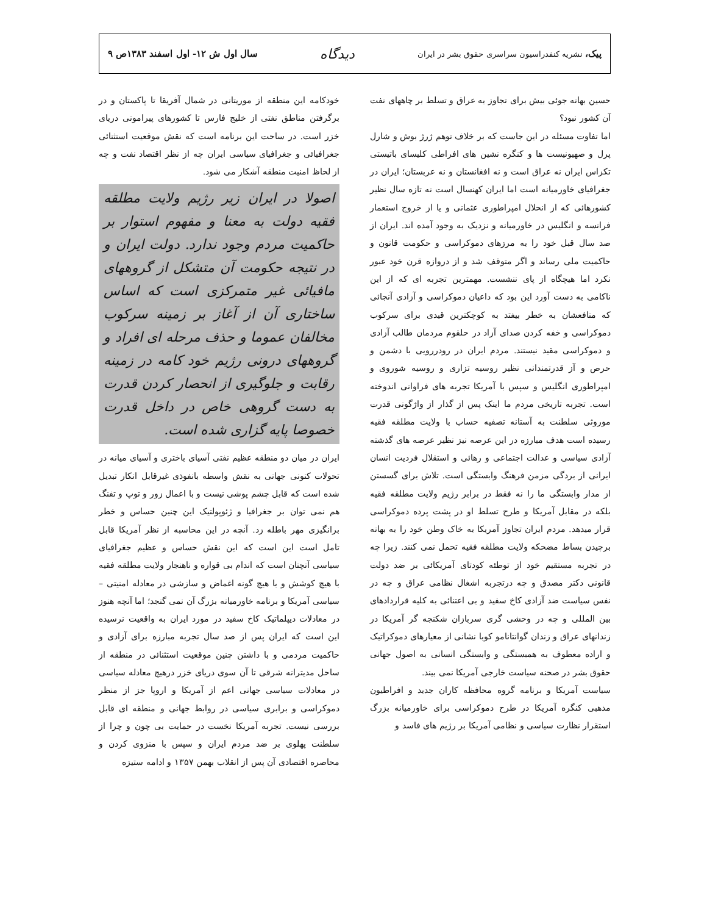پیک، نشریه کنفدراسیون سراسری حقوق بشر در ایران دیدگاه سال اول ش ۱۲- اول اسفند ۱۳۸۳ص ۹
حسین بهانه جوئی بیش برای تجاوز به عراق و تسلط بر چاههای نفت آن کشور نبود؟
اما تفاوت مسئله در این جاست که بر خلاف توهم ژرژ بوش و شارل پرل و صهیونیست ها و کنگره نشین های افراطی کلیسای باتیستی تکزاس ایران نه عراق است و نه افغانستان و نه عربستان؛ ایران در جغرافیای خاورمیانه است اما ایران کهنسال است نه تازه سال نظیر کشورهائی که از انحلال امپراطوری عثمانی و یا از خروج استعمار فرانسه و انگلیس در خاورمیانه و نزدیک به وجود آمده اند. ایران از صد سال قبل خود را به مرزهای دموکراسی و حکومت قانون و حاکمیت ملی رساند و اگر متوقف شد و از دروازه قرن خود عبور نکرد اما هیچگاه از پای ننشست. مهمترین تجربه ای که از این ناکامی به دست آورد این بود که داعیان دموکراسی و آزادی آنجائی که منافعشان به خطر بیفتد به کوچکترین قیدی برای سرکوب دموکراسی و خفه کردن صدای آزاد در حلقوم مردمان طالب آزادی و دموکراسی مقید نیستند. مردم ایران در رودررویی با دشمن و حرص و آز قدرتمندانی نظیر روسیه تزاری و روسیه شوروی و امپراطوری انگلیس و سپس با آمریکا تجربه های فراوانی اندوخته است. تجربه تاریخی مردم ما اینک پس از گذار از واژگونی قدرت موروثی سلطنت به آستانه تصفیه حساب با ولایت مطلقه فقیه رسیده است هدف مبارزه در این عرصه نیز نظیر عرصه های گذشته آزادی سیاسی و عدالت اجتماعی و رهائی و استقلال فردیت انسان ایرانی از بردگی مزمن فرهنگ وابستگی است. تلاش برای گسستن از مدار وابستگی ما را نه فقط در برابر رژیم ولایت مطلقه فقیه بلکه در مقابل آمریکا و طرح تسلط او در پشت پرده دموکراسی قرار میدهد. مردم ایران تجاوز آمریکا به خاک وطن خود را به بهانه برچیدن بساط مضحکه ولایت مطلقه فقیه تحمل نمی کنند. زیرا چه در تجربه مستقیم خود از توطئه کودتای آمریکائی بر ضد دولت قانونی دکتر مصدق و چه درتجربه اشغال نظامی عراق و چه در نفس سیاست ضد آزادی کاخ سفید و بی اعتنائی به کلیه قراردادهای بین المللی و چه در وحشی گری سربازان شکنجه گر آمریکا در زندانهای عراق و زندان گوانتانامو کوبا نشانی از معیارهای دموکراتیک و اراده معطوف به همبستگی و وابستگی انسانی به اصول جهانی حقوق بشر در صحنه سیاست خارجی آمریکا نمی بیند.
سیاست آمریکا و برنامه گروه محافظه کاران جدید و افراطیون مذهبی کنگره آمریکا در طرح دموکراسی برای خاورمیانه بزرگ استقرار نظارت سیاسی و نظامی آمریکا بر رژیم های فاسد و
خودکامه این منطقه از موریتانی در شمال آفریقا تا پاکستان و در برگرفتن مناطق نفتی از خلیج فارس تا کشورهای پیرامونی دریای خزر است. در ساحت این برنامه است که نقش موقعیت استثنائی جغرافیائی و جغرافیای سیاسی ایران چه از نظر اقتصاد نفت و چه از لحاظ امنیت منطقه آشکار می شود.
اصولا در ایران زیر رژیم ولایت مطلقه فقیه دولت به معنا و مفهوم استوار بر حاکمیت مردم وجود ندارد. دولت ایران و در نتیجه حکومت آن متشکل از گروههای مافیائی غیر متمرکزی است که اساس ساختاری آن از آغاز بر زمینه سرکوب مخالفان عموما و حذف مرحله ای افراد و گروههای درونی رژیم خود کامه در زمینه رقابت و جلوگیری از انحصار کردن قدرت به دست گروهی خاص در داخل قدرت خصوصا پایه گزاری شده است.
ایران در میان دو منطقه عظیم نفتی آسیای باختری و آسیای میانه در تحولات کنونی جهانی به نقش واسطه بانفوذی غیرقابل انکار تبدیل شده است که قابل چشم پوشی نیست و با اعمال زور و توپ و تفنگ هم نمی توان بر جغرافیا و ژئوپولتیک این چنین حساس و خطر برانگیزی مهر باطله زد. آنچه در این محاسبه از نظر آمریکا قابل تامل است این است که این نقش حساس و عظیم جغرافیای سیاسی آنچنان است که اندام بی قواره و ناهنجار ولایت مطلقه فقیه با هیچ کوشش و با هیچ گونه اغماض و سازشی در معادله امنیتی – سیاسی آمریکا و برنامه خاورمیانه بزرگ آن نمی گنجد؛ اما آنچه هنوز در معادلات دیپلماتیک کاخ سفید در مورد ایران به واقعیت نرسیده این است که ایران پس از صد سال تجربه مبارزه برای آزادی و حاکمیت مردمی و با داشتن چنین موقعیت استثنائی در منطقه از ساحل مدیترانه شرقی تا آن سوی دریای خزر درهیچ معادله سیاسی در معادلات سیاسی جهانی اعم از آمریکا و اروپا جز از منظر دموکراسی و برابری سیاسی در روابط جهانی و منطقه ای قابل بررسی نیست. تجربه آمریکا نخست در حمایت بی چون و چرا از سلطنت پهلوی بر ضد مردم ایران و سپس با منزوی کردن و محاصره اقتصادی آن پس از انقلاب بهمن ۱۳۵۷ و ادامه ستیزه